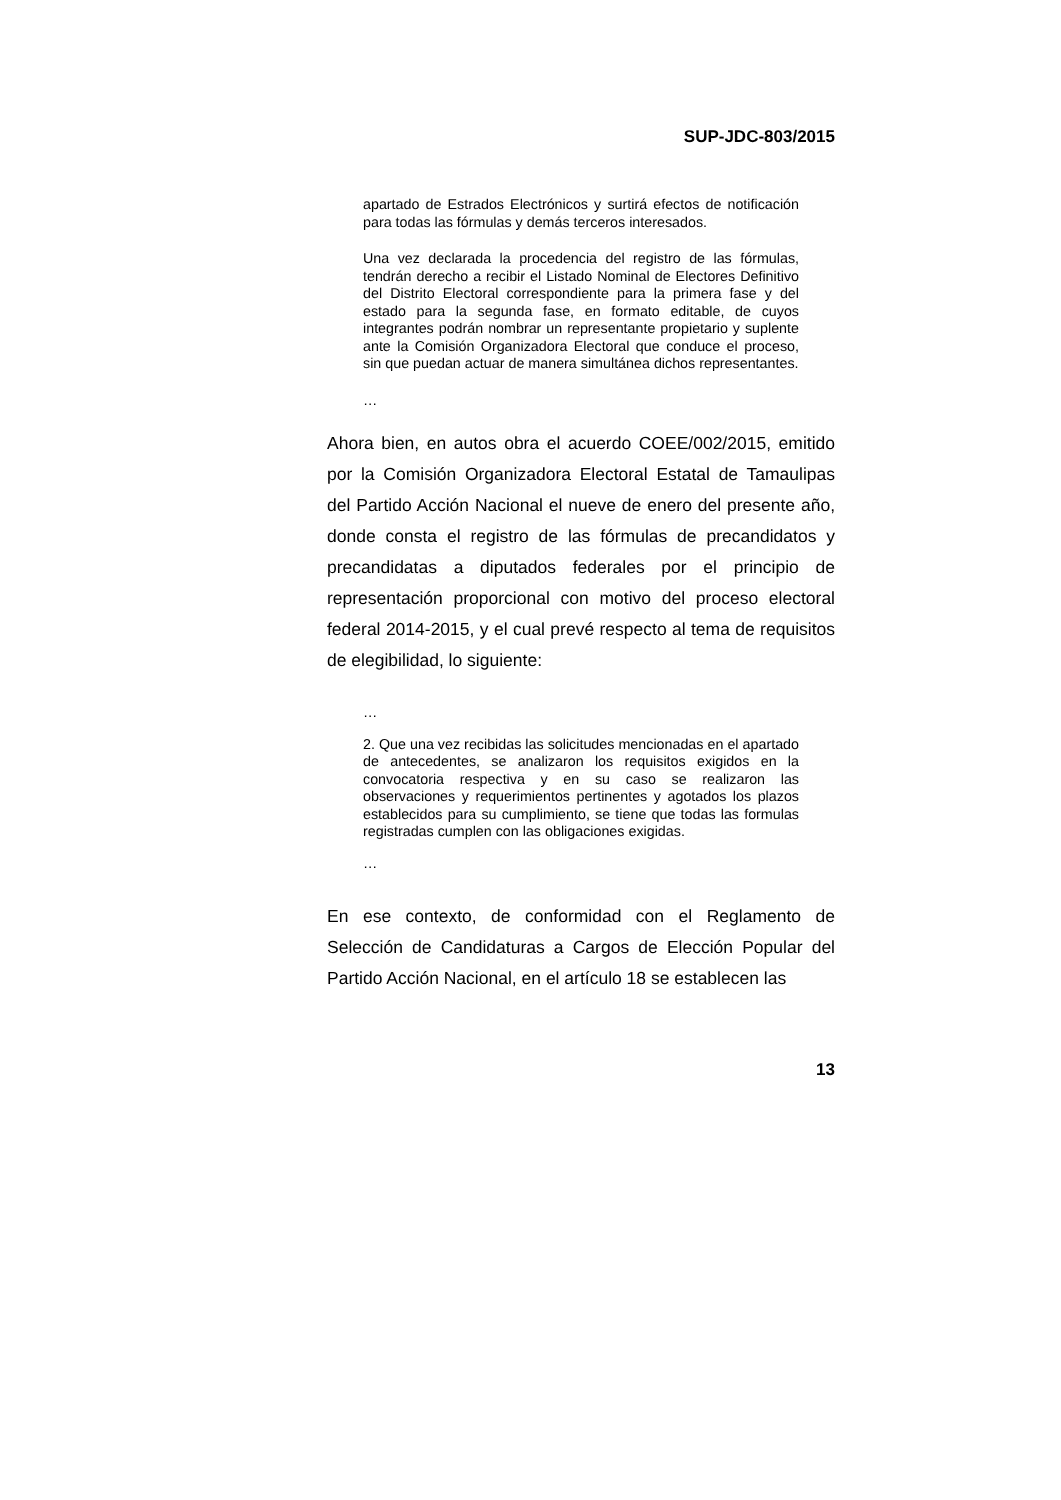SUP-JDC-803/2015
apartado de Estrados Electrónicos y surtirá efectos de notificación para todas las fórmulas y demás terceros interesados.
Una vez declarada la procedencia del registro de las fórmulas, tendrán derecho a recibir el Listado Nominal de Electores Definitivo del Distrito Electoral correspondiente para la primera fase y del estado para la segunda fase, en formato editable, de cuyos integrantes podrán nombrar un representante propietario y suplente ante la Comisión Organizadora Electoral que conduce el proceso, sin que puedan actuar de manera simultánea dichos representantes.
…
Ahora bien, en autos obra el acuerdo COEE/002/2015, emitido por la Comisión Organizadora Electoral Estatal de Tamaulipas del Partido Acción Nacional el nueve de enero del presente año, donde consta el registro de las fórmulas de precandidatos y precandidatas a diputados federales por el principio de representación proporcional con motivo del proceso electoral federal 2014-2015, y el cual prevé respecto al tema de requisitos de elegibilidad, lo siguiente:
…
2. Que una vez recibidas las solicitudes mencionadas en el apartado de antecedentes, se analizaron los requisitos exigidos en la convocatoria respectiva y en su caso se realizaron las observaciones y requerimientos pertinentes y agotados los plazos establecidos para su cumplimiento, se tiene que todas las formulas registradas cumplen con las obligaciones exigidas.
…
En ese contexto, de conformidad con el Reglamento de Selección de Candidaturas a Cargos de Elección Popular del Partido Acción Nacional, en el artículo 18 se establecen las
13